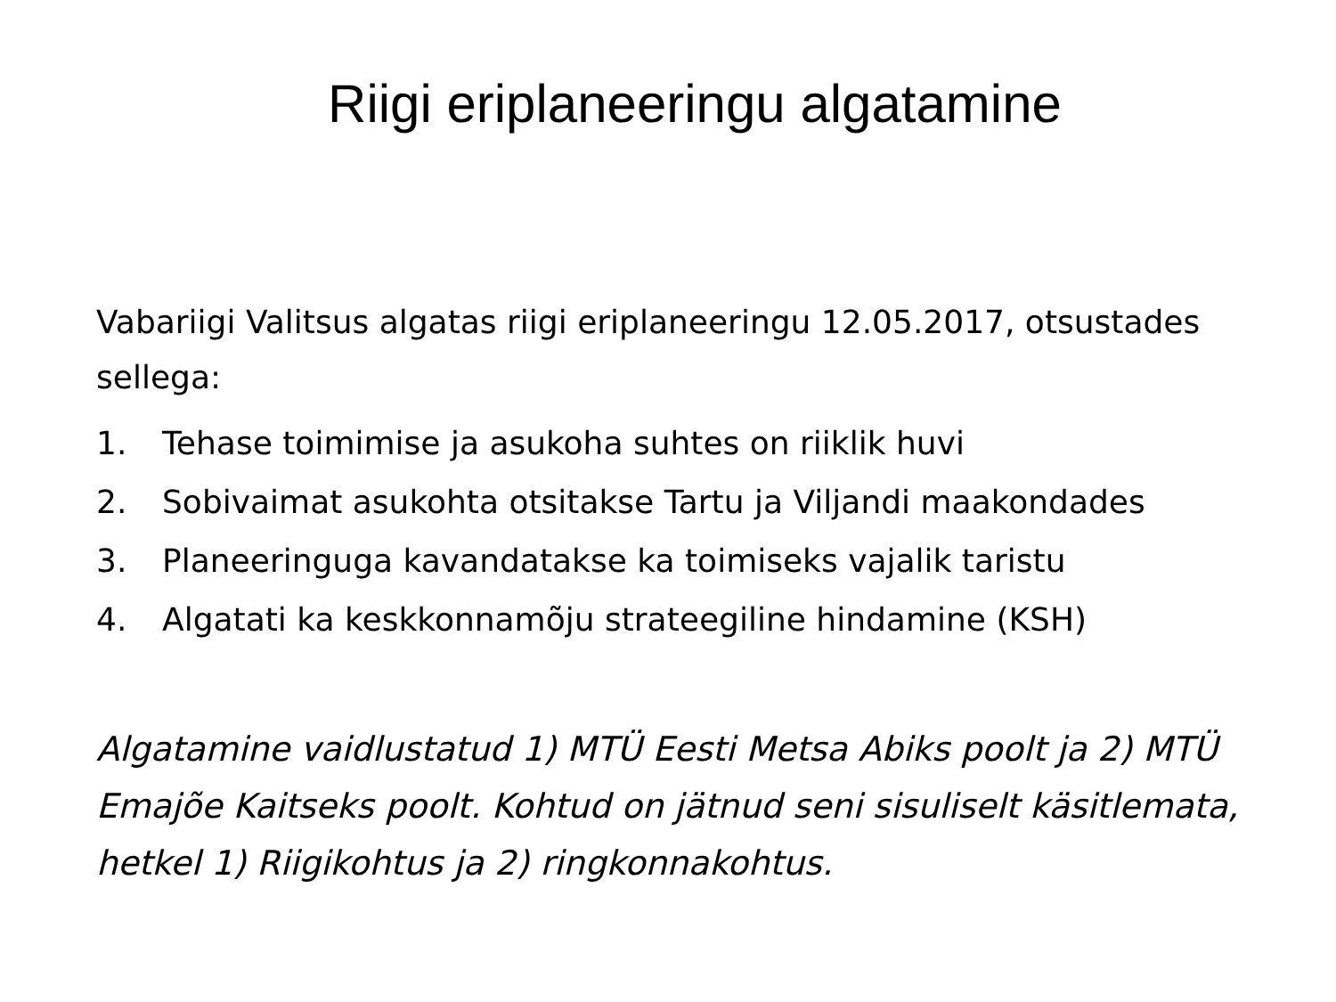Riigi eriplaneeringu algatamine
Vabariigi Valitsus algatas riigi eriplaneeringu 12.05.2017, otsustades sellega:
1. Tehase toimimise ja asukoha suhtes on riiklik huvi
2. Sobivaimat asukohta otsitakse Tartu ja Viljandi maakondades
3. Planeeringuga kavandatakse ka toimiseks vajalik taristu
4. Algatati ka keskkonnamõju strateegiline hindamine (KSH)
Algatamine vaidlustatud 1) MTÜ Eesti Metsa Abiks poolt ja 2) MTÜ Emajõe Kaitseks poolt. Kohtud on jätnud seni sisuliselt käsitlemata, hetkel 1) Riigikohtus ja 2) ringkonnakohtus.